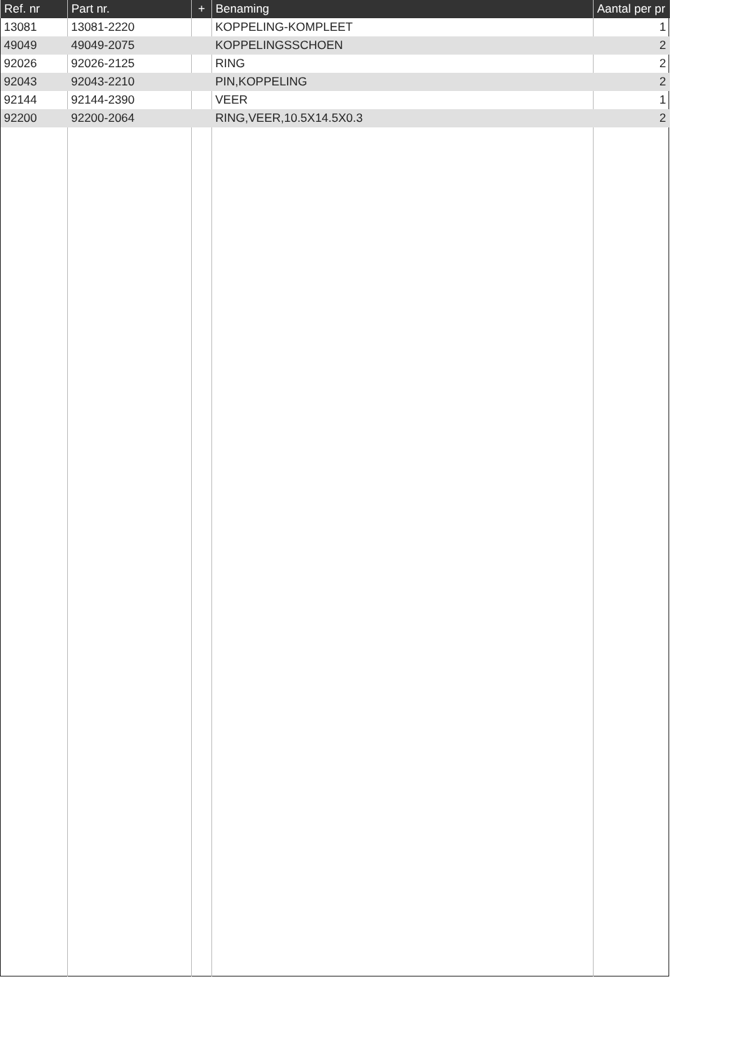| Ref. nr | Part nr. | + | Benaming | Aantal per pr |
| --- | --- | --- | --- | --- |
| 13081 | 13081-2220 | | KOPPELING-KOMPLEET | 1 |
| 49049 | 49049-2075 | | KOPPELINGSSCHOEN | 2 |
| 92026 | 92026-2125 | | RING | 2 |
| 92043 | 92043-2210 | | PIN,KOPPELING | 2 |
| 92144 | 92144-2390 | | VEER | 1 |
| 92200 | 92200-2064 | | RING,VEER,10.5X14.5X0.3 | 2 |